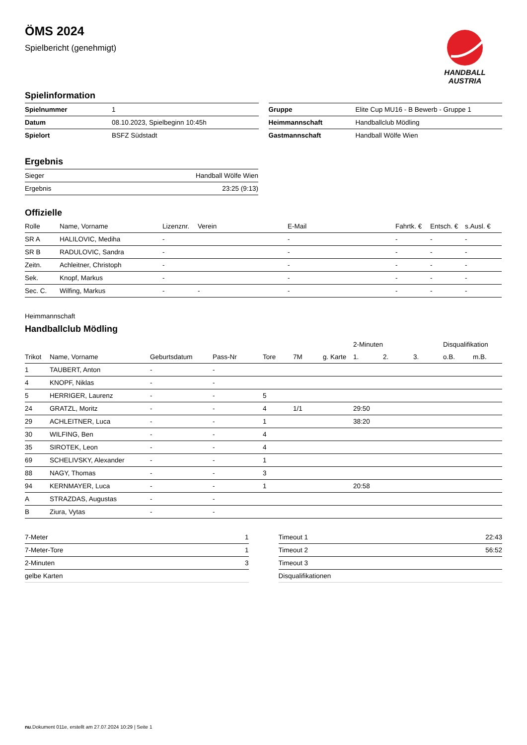HANDBALL
AUSTRIA
ÖMS 2024
Spielbericht (genehmigt)
Spielinformation
| Spielnummer | 1 |
| Datum | 08.10.2023, Spielbeginn 10:45h |
| Spielort | BSFZ Südstadt |
| Gruppe | Elite Cup MU16 - B Bewerb - Gruppe 1 |
| Heimmannschaft | Handballclub Mödling |
| Gastmannschaft | Handball Wölfe Wien |
Ergebnis
| Sieger | Handball Wölfe Wien |
| Ergebnis | 23:25 (9:13) |
Offizielle
| Rolle | Name, Vorname | Lizenznr. | Verein | E-Mail | Fahrtk. € | Entsch. € | s.Ausl. € |
| --- | --- | --- | --- | --- | --- | --- | --- |
| SR A | HALILOVIC, Mediha | - | | - | - | - | - |
| SR B | RADULOVIC, Sandra | - | | - | - | - | - |
| Zeitn. | Achleitner, Christoph | - | | - | - | - | - |
| Sek. | Knopf, Markus | - | | - | - | - | - |
| Sec. C. | Wilfing, Markus | - | - | - | - | - | - |
Heimmannschaft
Handballclub Mödling
| | | | | | | | 2-Minuten | | | Disqualifikation | |
| --- | --- | --- | --- | --- | --- | --- | --- | --- | --- | --- | --- |
| Trikot | Name, Vorname | Geburtsdatum | Pass-Nr | Tore | 7M | g. Karte | 1. | 2. | 3. | o.B. | m.B. |
| 1 | TAUBERT, Anton | - | - | | | | | | | | |
| 4 | KNOPF, Niklas | - | - | | | | | | | | |
| 5 | HERRIGER, Laurenz | - | - | 5 | | | | | | | |
| 24 | GRATZL, Moritz | - | - | 4 | 1/1 | | 29:50 | | | | |
| 29 | ACHLEITNER, Luca | - | - | 1 | | | 38:20 | | | | |
| 30 | WILFING, Ben | - | - | 4 | | | | | | | |
| 35 | SIROTEK, Leon | - | - | 4 | | | | | | | |
| 69 | SCHELIVSKY, Alexander | - | - | 1 | | | | | | | |
| 88 | NAGY, Thomas | - | - | 3 | | | | | | | |
| 94 | KERNMAYER, Luca | - | - | 1 | | | 20:58 | | | | |
| A | STRAZDAS, Augustas | - | - | | | | | | | | |
| B | Ziura, Vytas | - | - | | | | | | | | |
| 7-Meter | 1 |
| 7-Meter-Tore | 1 |
| 2-Minuten | 3 |
| gelbe Karten | |
| Timeout 1 | 22:43 |
| Timeout 2 | 56:52 |
| Timeout 3 | |
| Disqualifikationen | |
nu.Dokument 011e, erstellt am 27.07.2024 10:29 | Seite 1